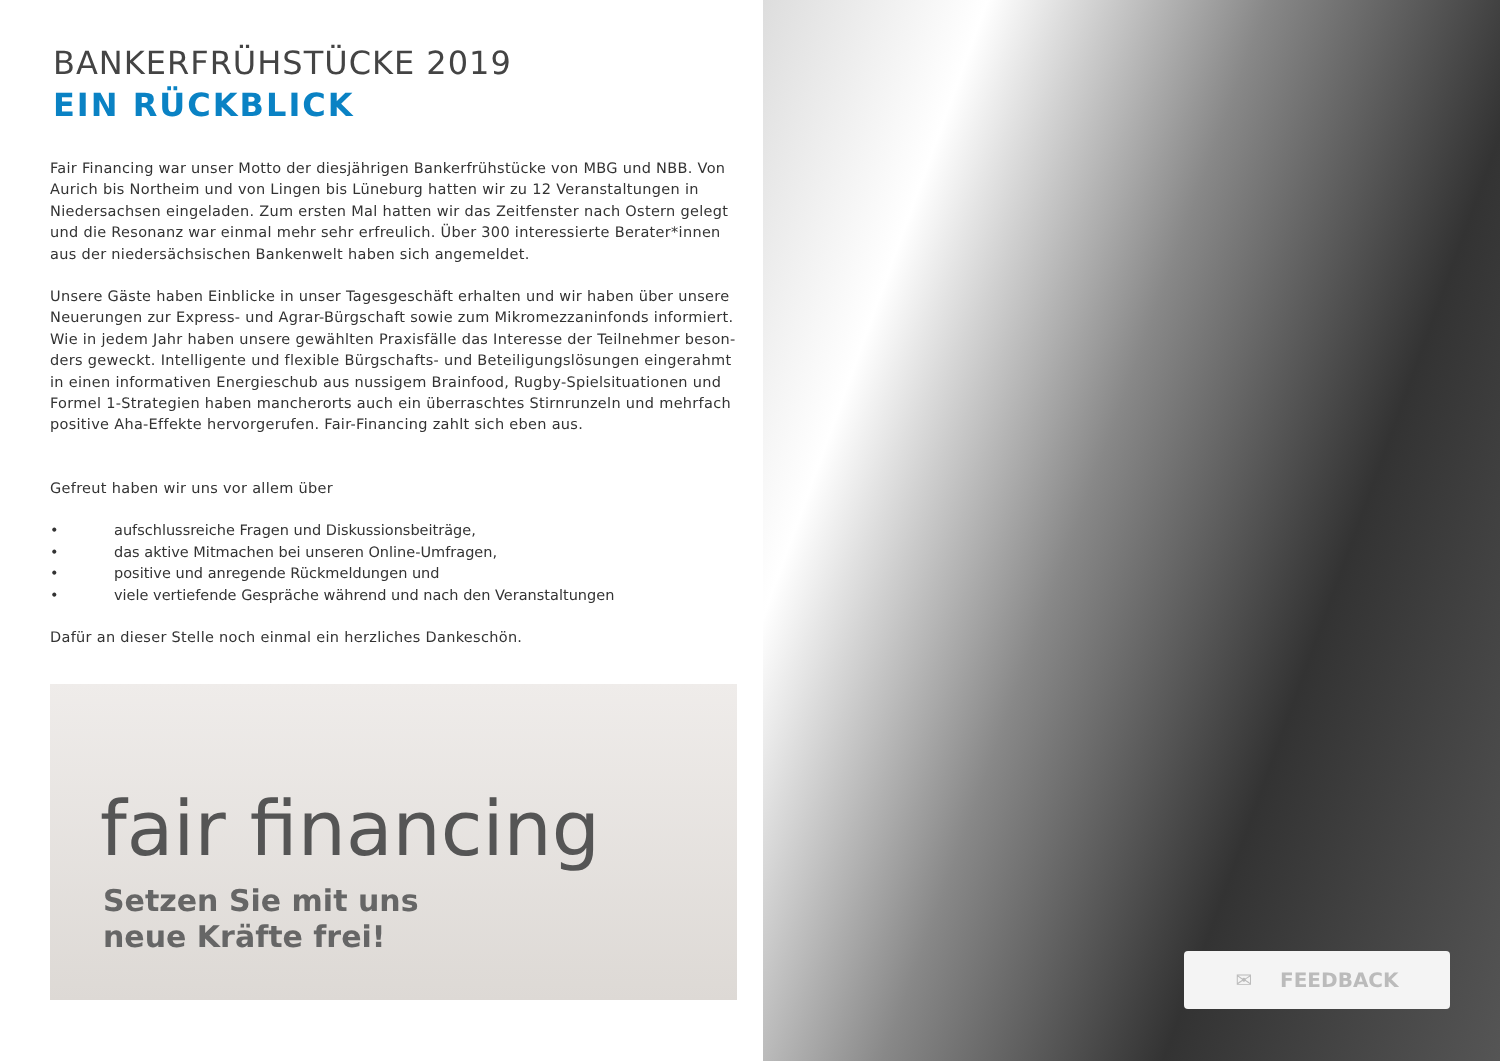BANKERFRÜHSTÜCKE 2019
EIN RÜCKBLICK
Fair Financing war unser Motto der diesjährigen Bankerfrühstücke von MBG und NBB. Von Aurich bis Northeim und von Lingen bis Lüneburg hatten wir zu 12 Veranstaltungen in Niedersachsen eingeladen. Zum ersten Mal hatten wir das Zeitfenster nach Ostern gelegt und die Resonanz war einmal mehr sehr erfreulich. Über 300 interessierte Berater*innen aus der niedersächsischen Bankenwelt haben sich angemeldet.
Unsere Gäste haben Einblicke in unser Tagesgeschäft erhalten und wir haben über unsere Neuerungen zur Express- und Agrar-Bürgschaft sowie zum Mikromezzaninfonds informiert. Wie in jedem Jahr haben unsere gewählten Praxisfälle das Interesse der Teilnehmer beson-ders geweckt. Intelligente und flexible Bürgschafts- und Beteiligungslösungen eingerahmt in einen informativen Energieschub aus nussigem Brainfood, Rugby-Spielsituationen und Formel 1-Strategien haben mancherorts auch ein überraschtes Stirnrunzeln und mehrfach positive Aha-Effekte hervorgerufen. Fair-Financing zahlt sich eben aus.
Gefreut haben wir uns vor allem über
• aufschlussreiche Fragen und Diskussionsbeiträge,
• das aktive Mitmachen bei unseren Online-Umfragen,
• positive und anregende Rückmeldungen und
• viele vertiefende Gespräche während und nach den Veranstaltungen
Dafür an dieser Stelle noch einmal ein herzliches Dankeschön.
fair financing
Setzen Sie mit uns
neue Kräfte frei!
✉ FEEDBACK